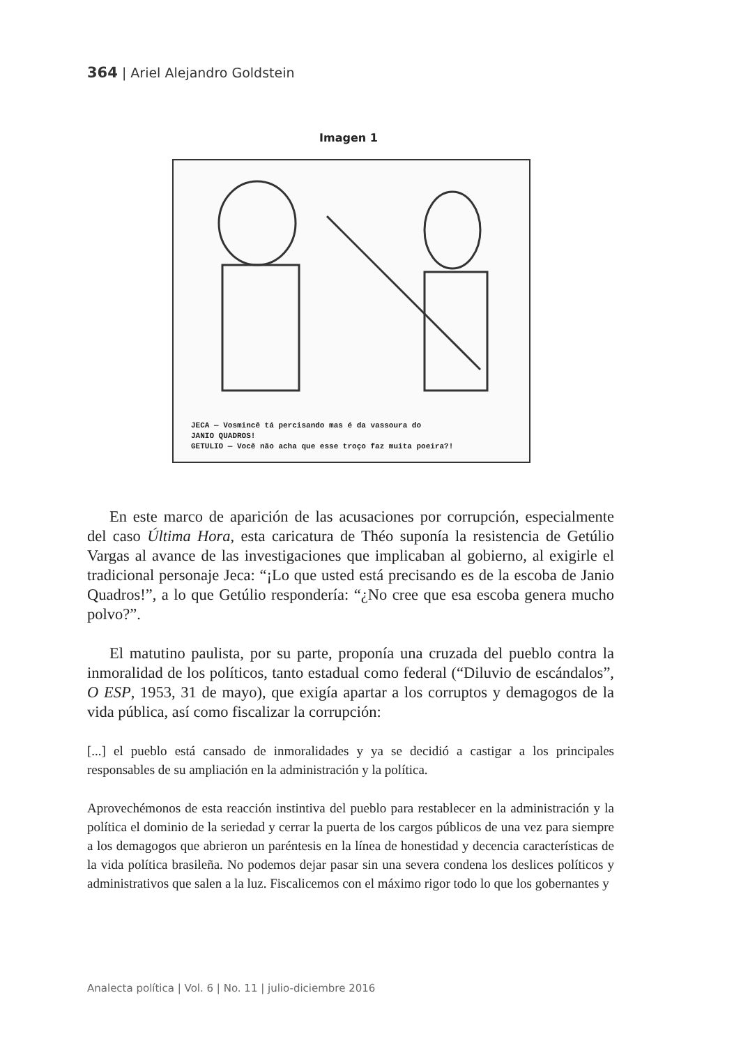364 | Ariel Alejandro Goldstein
Imagen 1
JECA — Vosmincê tá percisando mas é da vassoura do
JANIO QUADROS!
GETULIO — Você não acha que esse troço faz muita poeira?!
En este marco de aparición de las acusaciones por corrupción, especialmente del caso Última Hora, esta caricatura de Théo suponía la resistencia de Getúlio Vargas al avance de las investigaciones que implicaban al gobierno, al exigirle el tradicional personaje Jeca: “¡Lo que usted está precisando es de la escoba de Janio Quadros!”, a lo que Getúlio respondería: “¿No cree que esa escoba genera mucho polvo?”.
El matutino paulista, por su parte, proponía una cruzada del pueblo contra la inmoralidad de los políticos, tanto estadual como federal (“Diluvio de escándalos”, O ESP, 1953, 31 de mayo), que exigía apartar a los corruptos y demagogos de la vida pública, así como fiscalizar la corrupción:
[...] el pueblo está cansado de inmoralidades y ya se decidió a castigar a los principales responsables de su ampliación en la administración y la política.
Aprovechémonos de esta reacción instintiva del pueblo para restablecer en la administración y la política el dominio de la seriedad y cerrar la puerta de los cargos públicos de una vez para siempre a los demagogos que abrieron un paréntesis en la línea de honestidad y decencia características de la vida política brasileña. No podemos dejar pasar sin una severa condena los deslices políticos y administrativos que salen a la luz. Fiscalicemos con el máximo rigor todo lo que los gobernantes y
Analecta política | Vol. 6 | No. 11 | julio-diciembre 2016